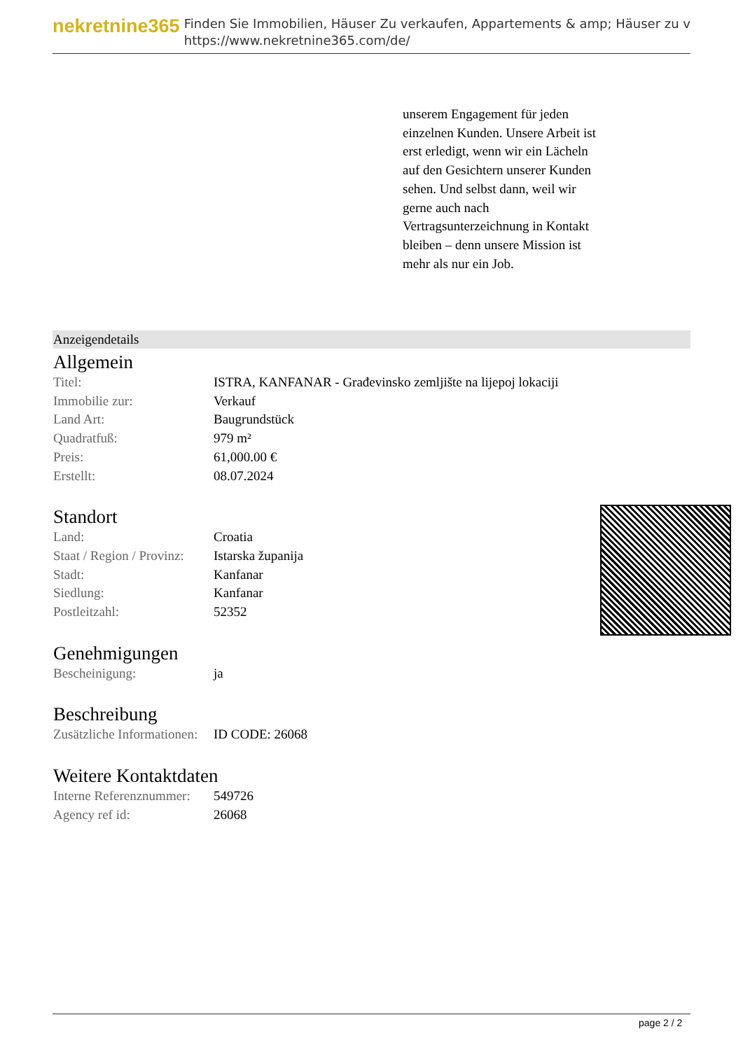nekretnine365
Finden Sie Immobilien, Häuser Zu verkaufen, Appartements & amp; Häuser zu v
https://www.nekretnine365.com/de/
unserem Engagement für jeden einzelnen Kunden. Unsere Arbeit ist erst erledigt, wenn wir ein Lächeln auf den Gesichtern unserer Kunden sehen. Und selbst dann, weil wir gerne auch nach Vertragsunterzeichnung in Kontakt bleiben – denn unsere Mission ist mehr als nur ein Job.
Anzeigendetails
Allgemein
| Titel: | ISTRA, KANFANAR - Građevinsko zemljište na lijepoj lokaciji |
| Immobilie zur: | Verkauf |
| Land Art: | Baugrundstück |
| Quadratfuß: | 979 m² |
| Preis: | 61,000.00 € |
| Erstellt: | 08.07.2024 |
Standort
| Land: | Croatia |
| Staat / Region / Provinz: | Istarska županija |
| Stadt: | Kanfanar |
| Siedlung: | Kanfanar |
| Postleitzahl: | 52352 |
Genehmigungen
| Bescheinigung: | ja |
Beschreibung
| Zusätzliche Informationen: | ID CODE: 26068 |
Weitere Kontaktdaten
| Interne Referenznummer: | 549726 |
| Agency ref id: | 26068 |
page 2 / 2